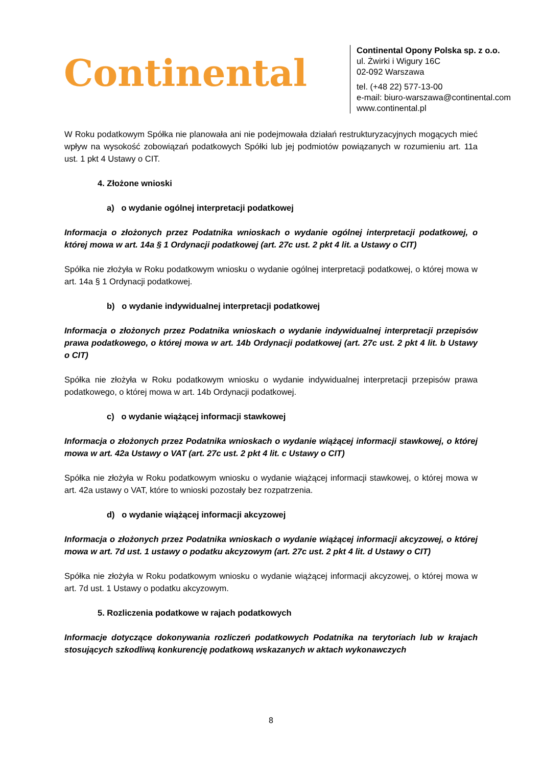Continental
Continental Opony Polska sp. z o.o.
ul. Żwirki i Wigury 16C
02-092 Warszawa
tel. (+48 22) 577-13-00
e-mail: biuro-warszawa@continental.com
www.continental.pl
W Roku podatkowym Spółka nie planowała ani nie podejmowała działań restrukturyzacyjnych mogących mieć wpływ na wysokość zobowiązań podatkowych Spółki lub jej podmiotów powiązanych w rozumieniu art. 11a ust. 1 pkt 4 Ustawy o CIT.
4. Złożone wnioski
a) o wydanie ogólnej interpretacji podatkowej
Informacja o złożonych przez Podatnika wnioskach o wydanie ogólnej interpretacji podatkowej, o której mowa w art. 14a § 1 Ordynacji podatkowej (art. 27c ust. 2 pkt 4 lit. a Ustawy o CIT)
Spółka nie złożyła w Roku podatkowym wniosku o wydanie ogólnej interpretacji podatkowej, o której mowa w art. 14a § 1 Ordynacji podatkowej.
b) o wydanie indywidualnej interpretacji podatkowej
Informacja o złożonych przez Podatnika wnioskach o wydanie indywidualnej interpretacji przepisów prawa podatkowego, o której mowa w art. 14b Ordynacji podatkowej (art. 27c ust. 2 pkt 4 lit. b Ustawy o CIT)
Spółka nie złożyła w Roku podatkowym wniosku o wydanie indywidualnej interpretacji przepisów prawa podatkowego, o której mowa w art. 14b Ordynacji podatkowej.
c) o wydanie wiążącej informacji stawkowej
Informacja o złożonych przez Podatnika wnioskach o wydanie wiążącej informacji stawkowej, o której mowa w art. 42a Ustawy o VAT (art. 27c ust. 2 pkt 4 lit. c Ustawy o CIT)
Spółka nie złożyła w Roku podatkowym wniosku o wydanie wiążącej informacji stawkowej, o której mowa w art. 42a ustawy o VAT, które to wnioski pozostały bez rozpatrzenia.
d) o wydanie wiążącej informacji akcyzowej
Informacja o złożonych przez Podatnika wnioskach o wydanie wiążącej informacji akcyzowej, o której mowa w art. 7d ust. 1 ustawy o podatku akcyzowym (art. 27c ust. 2 pkt 4 lit. d Ustawy o CIT)
Spółka nie złożyła w Roku podatkowym wniosku o wydanie wiążącej informacji akcyzowej, o której mowa w art. 7d ust. 1 Ustawy o podatku akcyzowym.
5. Rozliczenia podatkowe w rajach podatkowych
Informacje dotyczące dokonywania rozliczeń podatkowych Podatnika na terytoriach lub w krajach stosujących szkodliwą konkurencję podatkową wskazanych w aktach wykonawczych
8